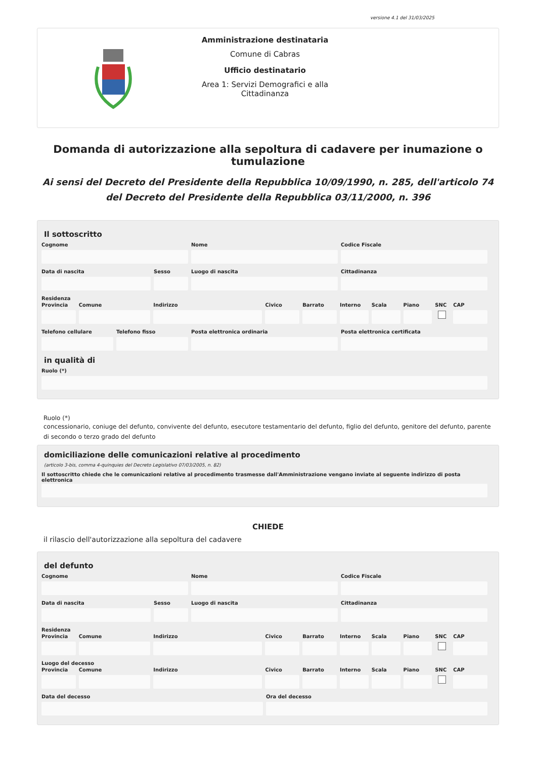versione 4.1 del 31/03/2025
Amministrazione destinataria
Comune di Cabras
Ufficio destinatario
Area 1: Servizi Demografici e alla Cittadinanza
Domanda di autorizzazione alla sepoltura di cadavere per inumazione o tumulazione
Ai sensi del Decreto del Presidente della Repubblica 10/09/1990, n. 285, dell'articolo 74 del Decreto del Presidente della Repubblica 03/11/2000, n. 396
Il sottoscritto
Cognome Nome Codice Fiscale
Data di nascita Sesso Luogo di nascita Cittadinanza
Residenza
Provincia
Comune Indirizzo Civico Barrato Interno
Scala Piano SNC CAP
Telefono cellulare
Telefono fisso Posta elettronica ordinaria Posta elettronica certificata
in qualità di
Ruolo (*)
Ruolo (*)
concessionario, coniuge del defunto, convivente del defunto, esecutore testamentario del defunto, figlio del defunto, genitore del defunto, parente di secondo o terzo grado del defunto
domiciliazione delle comunicazioni relative al procedimento
(articolo 3-bis, comma 4-quinquies del Decreto Legislativo 07/03/2005, n. 82)
Il sottoscritto chiede che le comunicazioni relative al procedimento trasmesse dall'Amministrazione vengano inviate al seguente indirizzo di posta elettronica
CHIEDE
il rilascio dell'autorizzazione alla sepoltura del cadavere
del defunto
Cognome Nome Codice Fiscale
Data di nascita Sesso Luogo di nascita Cittadinanza
Residenza
Provincia
Comune Indirizzo Civico Barrato Interno
Scala Piano SNC CAP
Luogo del decesso
Provincia
Comune Indirizzo Civico Barrato Interno
Scala Piano SNC CAP
Data del decesso Ora del decesso